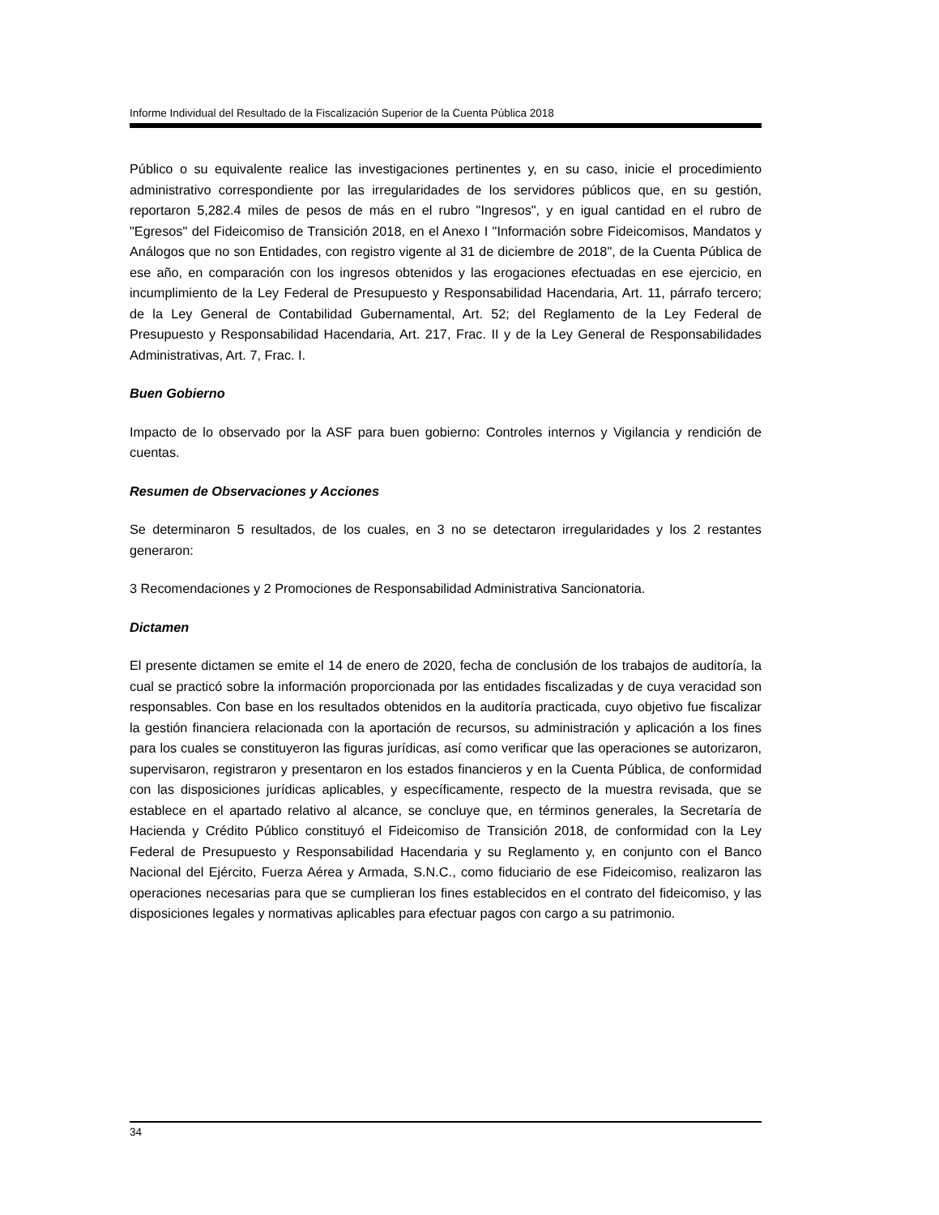Informe Individual del Resultado de la Fiscalización Superior de la Cuenta Pública 2018
Público o su equivalente realice las investigaciones pertinentes y, en su caso, inicie el procedimiento administrativo correspondiente por las irregularidades de los servidores públicos que, en su gestión, reportaron 5,282.4 miles de pesos de más en el rubro "Ingresos", y en igual cantidad en el rubro de "Egresos" del Fideicomiso de Transición 2018, en el Anexo I "Información sobre Fideicomisos, Mandatos y Análogos que no son Entidades, con registro vigente al 31 de diciembre de 2018", de la Cuenta Pública de ese año, en comparación con los ingresos obtenidos y las erogaciones efectuadas en ese ejercicio, en incumplimiento de la Ley Federal de Presupuesto y Responsabilidad Hacendaria, Art. 11, párrafo tercero; de la Ley General de Contabilidad Gubernamental, Art. 52; del Reglamento de la Ley Federal de Presupuesto y Responsabilidad Hacendaria, Art. 217, Frac. II y de la Ley General de Responsabilidades Administrativas, Art. 7, Frac. I.
Buen Gobierno
Impacto de lo observado por la ASF para buen gobierno: Controles internos y Vigilancia y rendición de cuentas.
Resumen de Observaciones y Acciones
Se determinaron 5 resultados, de los cuales, en 3 no se detectaron irregularidades y los 2 restantes generaron:
3 Recomendaciones y 2 Promociones de Responsabilidad Administrativa Sancionatoria.
Dictamen
El presente dictamen se emite el 14 de enero de 2020, fecha de conclusión de los trabajos de auditoría, la cual se practicó sobre la información proporcionada por las entidades fiscalizadas y de cuya veracidad son responsables. Con base en los resultados obtenidos en la auditoría practicada, cuyo objetivo fue fiscalizar la gestión financiera relacionada con la aportación de recursos, su administración y aplicación a los fines para los cuales se constituyeron las figuras jurídicas, así como verificar que las operaciones se autorizaron, supervisaron, registraron y presentaron en los estados financieros y en la Cuenta Pública, de conformidad con las disposiciones jurídicas aplicables, y específicamente, respecto de la muestra revisada, que se establece en el apartado relativo al alcance, se concluye que, en términos generales, la Secretaría de Hacienda y Crédito Público constituyó el Fideicomiso de Transición 2018, de conformidad con la Ley Federal de Presupuesto y Responsabilidad Hacendaria y su Reglamento y, en conjunto con el Banco Nacional del Ejército, Fuerza Aérea y Armada, S.N.C., como fiduciario de ese Fideicomiso, realizaron las operaciones necesarias para que se cumplieran los fines establecidos en el contrato del fideicomiso, y las disposiciones legales y normativas aplicables para efectuar pagos con cargo a su patrimonio.
34